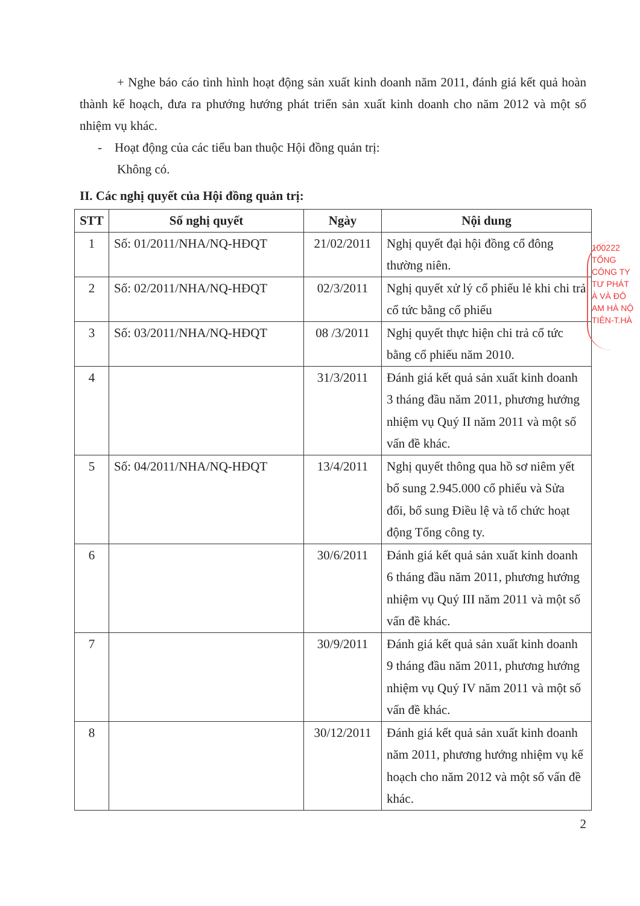+ Nghe báo cáo tình hình hoạt động sản xuất kinh doanh năm 2011, đánh giá kết quả hoàn thành kế hoạch, đưa ra phướng hướng phát triển sản xuất kinh doanh cho năm 2012 và một số nhiệm vụ khác.
- Hoạt động của các tiểu ban thuộc Hội đồng quản trị:
Không có.
II. Các nghị quyết của Hội đồng quản trị:
| STT | Số nghị quyết | Ngày | Nội dung |
| --- | --- | --- | --- |
| 1 | Số: 01/2011/NHA/NQ-HĐQT | 21/02/2011 | Nghị quyết đại hội đồng cổ đông thường niên. |
| 2 | Số: 02/2011/NHA/NQ-HĐQT | 02/3/2011 | Nghị quyết xử lý cổ phiếu lẻ khi chi trả cổ tức bằng cổ phiếu |
| 3 | Số: 03/2011/NHA/NQ-HĐQT | 08 /3/2011 | Nghị quyết thực hiện chi trả cổ tức bằng cổ phiếu năm 2010. |
| 4 | | 31/3/2011 | Đánh giá kết quả sản xuất kinh doanh 3 tháng đầu năm 2011, phương hướng nhiệm vụ Quý II năm 2011 và một số vấn đề khác. |
| 5 | Số: 04/2011/NHA/NQ-HĐQT | 13/4/2011 | Nghị quyết thông qua hồ sơ niêm yết bổ sung 2.945.000 cổ phiếu và Sửa đổi, bổ sung Điều lệ và tổ chức hoạt động Tổng công ty. |
| 6 | | 30/6/2011 | Đánh giá kết quả sản xuất kinh doanh 6 tháng đầu năm 2011, phương hướng nhiệm vụ Quý III năm 2011 và một số vấn đề khác. |
| 7 | | 30/9/2011 | Đánh giá kết quả sản xuất kinh doanh 9 tháng đầu năm 2011, phương hướng nhiệm vụ Quý IV năm 2011 và một số vấn đề khác. |
| 8 | | 30/12/2011 | Đánh giá kết quả sản xuất kinh doanh năm 2011, phương hướng nhiệm vụ kế hoạch cho năm 2012 và một số vấn đề khác. |
2
100222
TỔNG
CÔNG TY
TƯ PHÁT
À VÀ ĐÔ
AM HÀ NỘ
TIÊN-T.HÀ